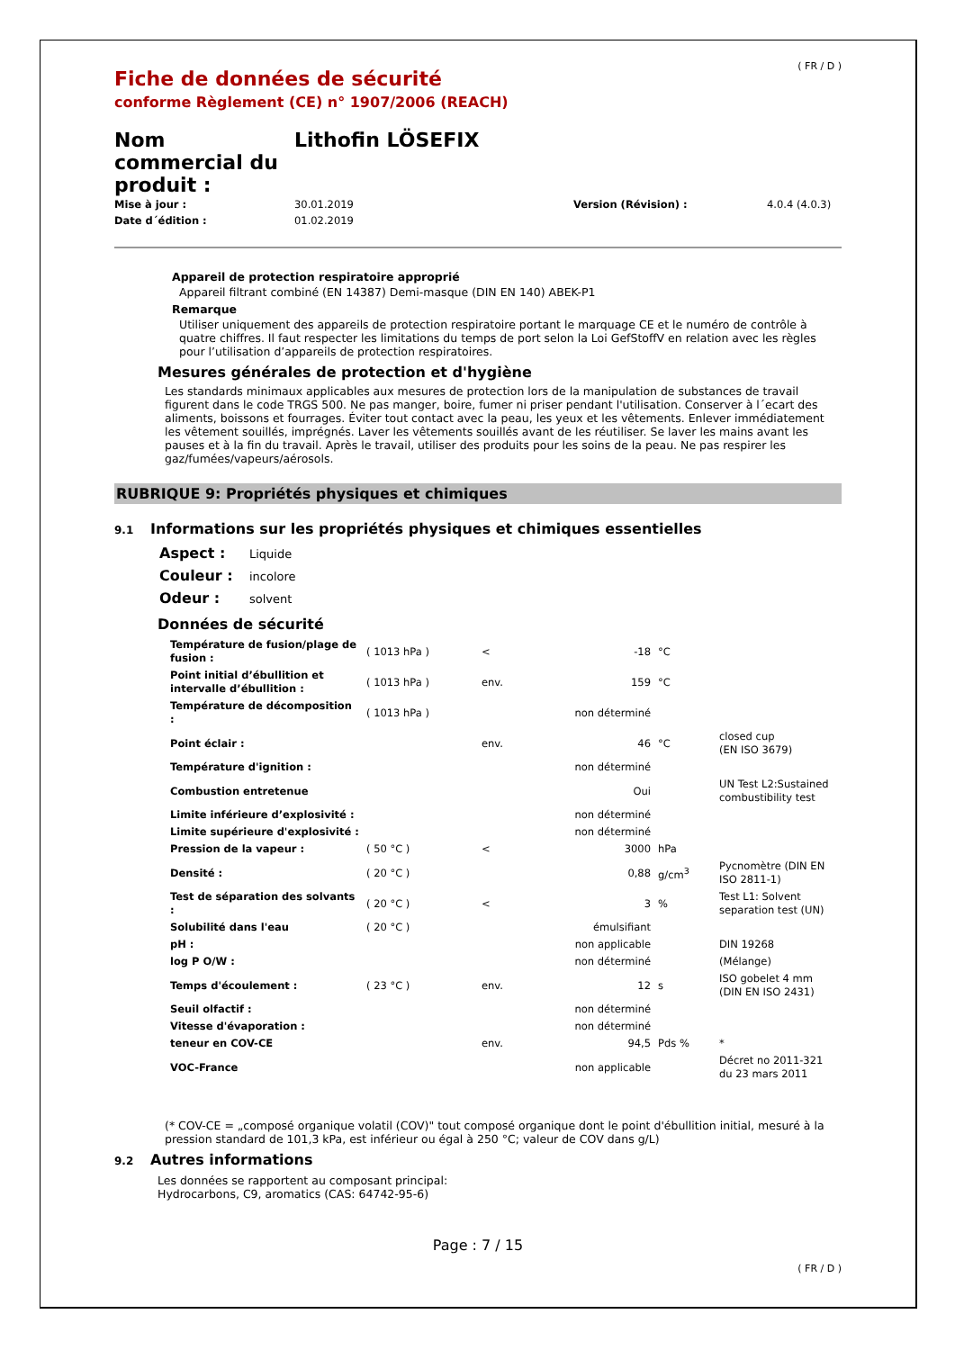Fiche de données de sécurité
conforme Règlement (CE) n° 1907/2006 (REACH)
( FR / D )
Nom commercial du produit :
Lithofin LÖSEFIX
Mise à jour : 30.01.2019 Version (Révision) : 4.0.4 (4.0.3) Date d´édition : 01.02.2019
Appareil de protection respiratoire approprié
Appareil filtrant combiné (EN 14387) Demi-masque (DIN EN 140) ABEK-P1
Remarque
Utiliser uniquement des appareils de protection respiratoire portant le marquage CE et le numéro de contrôle à quatre chiffres. Il faut respecter les limitations du temps de port selon la Loi GefStoffV en relation avec les règles pour l’utilisation d’appareils de protection respiratoires.
Mesures générales de protection et d'hygiène
Les standards minimaux applicables aux mesures de protection lors de la manipulation de substances de travail figurent dans le code TRGS 500. Ne pas manger, boire, fumer ni priser pendant l'utilisation. Conserver à l´ecart des aliments, boissons et fourrages. Éviter tout contact avec la peau, les yeux et les vêtements. Enlever immédiatement les vêtement souillés, imprégnés. Laver les vêtements souillés avant de les réutiliser. Se laver les mains avant les pauses et à la fin du travail. Après le travail, utiliser des produits pour les soins de la peau. Ne pas respirer les gaz/fumées/vapeurs/aérosols.
RUBRIQUE 9: Propriétés physiques et chimiques
9.1 Informations sur les propriétés physiques et chimiques essentielles
Aspect : Liquide
Couleur : incolore
Odeur : solvent
Données de sécurité
| Température de fusion/plage de fusion : | ( 1013 hPa ) | < | -18 | °C | |
| Point initial d’ébullition et intervalle d’ébullition : | ( 1013 hPa ) | env. | 159 | °C | |
| Température de décomposition : | ( 1013 hPa ) | | non déterminé | | |
| Point éclair : | | env. | 46 | °C | closed cup (EN ISO 3679) |
| Température d'ignition : | | | non déterminé | | |
| Combustion entretenue | | | Oui | | UN Test L2:Sustained combustibility test |
| Limite inférieure d’explosivité : | | | non déterminé | | |
| Limite supérieure d'explosivité : | | | non déterminé | | |
| Pression de la vapeur : | ( 50 °C ) | < | 3000 | hPa | |
| Densité : | ( 20 °C ) | | 0,88 | g/cm<sup>3</sup> | Pycnomètre (DIN EN ISO 2811-1) |
| Test de séparation des solvants : | ( 20 °C ) | < | 3 | % | Test L1: Solvent separation test (UN) |
| Solubilité dans l'eau | ( 20 °C ) | | émulsifiant | | |
| pH : | | | non applicable | | DIN 19268 |
| log P O/W : | | | non déterminé | | (Mélange) |
| Temps d'écoulement : | ( 23 °C ) | env. | 12 | s | ISO gobelet 4 mm (DIN EN ISO 2431) |
| Seuil olfactif : | | | non déterminé | | |
| Vitesse d'évaporation : | | | non déterminé | | |
| teneur en COV-CE | | env. | 94,5 | Pds % | * |
| VOC-France | | | non applicable | | Décret no 2011-321 du 23 mars 2011 |
(* COV-CE = „composé organique volatil (COV)" tout composé organique dont le point d'ébullition initial, mesuré à la pression standard de 101,3 kPa, est inférieur ou égal à 250 °C; valeur de COV dans g/L)
9.2 Autres informations
Les données se rapportent au composant principal:
Hydrocarbons, C9, aromatics (CAS: 64742-95-6)
Page : 7 / 15
( FR / D )